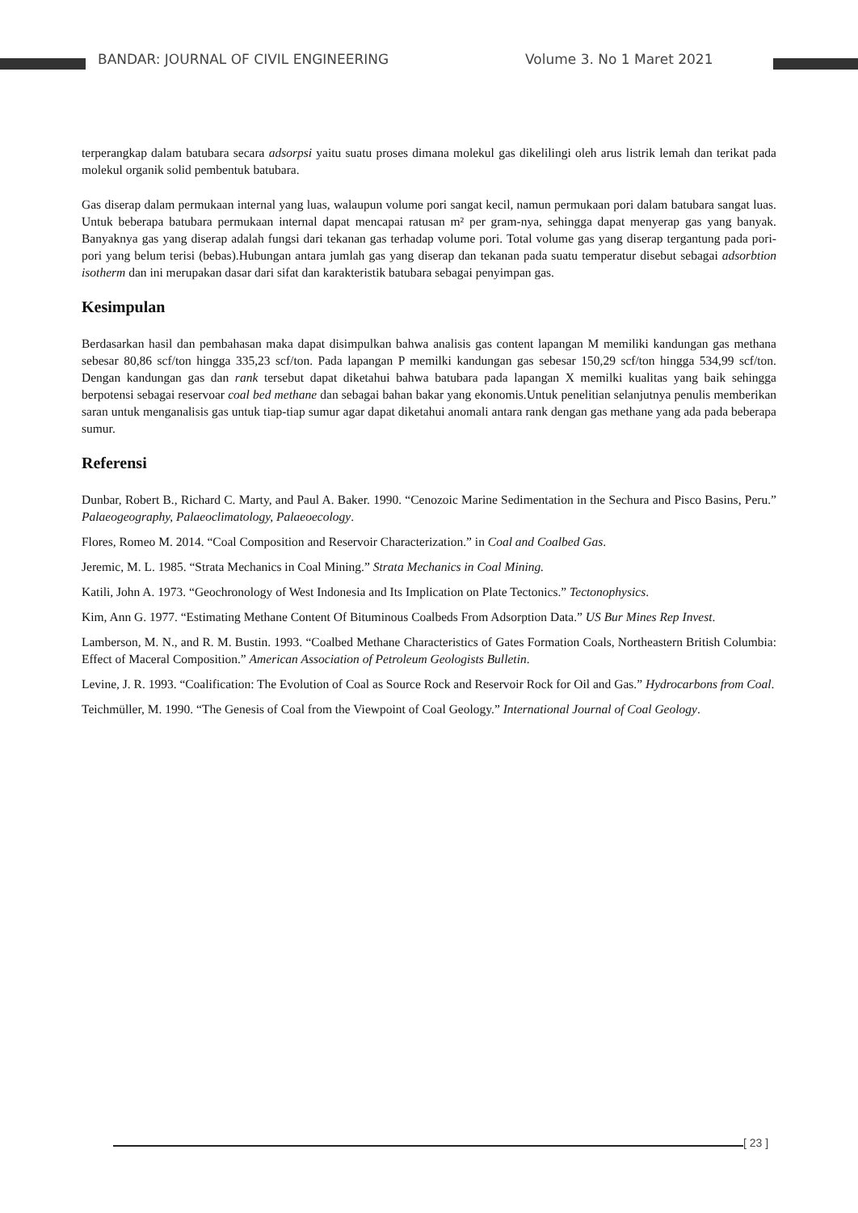BANDAR: JOURNAL OF CIVIL ENGINEERING
Volume 3. No 1 Maret 2021
terperangkap dalam batubara secara adsorpsi yaitu suatu proses dimana molekul gas dikelilingi oleh arus listrik lemah dan terikat pada molekul organik solid pembentuk batubara.
Gas diserap dalam permukaan internal yang luas, walaupun volume pori sangat kecil, namun permukaan pori dalam batubara sangat luas. Untuk beberapa batubara permukaan internal dapat mencapai ratusan m² per gram-nya, sehingga dapat menyerap gas yang banyak. Banyaknya gas yang diserap adalah fungsi dari tekanan gas terhadap volume pori. Total volume gas yang diserap tergantung pada pori- pori yang belum terisi (bebas).Hubungan antara jumlah gas yang diserap dan tekanan pada suatu temperatur disebut sebagai adsorbtion isotherm dan ini merupakan dasar dari sifat dan karakteristik batubara sebagai penyimpan gas.
Kesimpulan
Berdasarkan hasil dan pembahasan maka dapat disimpulkan bahwa analisis gas content lapangan M memiliki kandungan gas methana sebesar 80,86 scf/ton hingga 335,23 scf/ton. Pada lapangan P memilki kandungan gas sebesar 150,29 scf/ton hingga 534,99 scf/ton. Dengan kandungan gas dan rank tersebut dapat diketahui bahwa batubara pada lapangan X memilki kualitas yang baik sehingga berpotensi sebagai reservoar coal bed methane dan sebagai bahan bakar yang ekonomis.Untuk penelitian selanjutnya penulis memberikan saran untuk menganalisis gas untuk tiap-tiap sumur agar dapat diketahui anomali antara rank dengan gas methane yang ada pada beberapa sumur.
Referensi
Dunbar, Robert B., Richard C. Marty, and Paul A. Baker. 1990. “Cenozoic Marine Sedimentation in the Sechura and Pisco Basins, Peru.” Palaeogeography, Palaeoclimatology, Palaeoecology.
Flores, Romeo M. 2014. “Coal Composition and Reservoir Characterization.” in Coal and Coalbed Gas.
Jeremic, M. L. 1985. “Strata Mechanics in Coal Mining.” Strata Mechanics in Coal Mining.
Katili, John A. 1973. “Geochronology of West Indonesia and Its Implication on Plate Tectonics.” Tectonophysics.
Kim, Ann G. 1977. “Estimating Methane Content Of Bituminous Coalbeds From Adsorption Data.” US Bur Mines Rep Invest.
Lamberson, M. N., and R. M. Bustin. 1993. “Coalbed Methane Characteristics of Gates Formation Coals, Northeastern British Columbia: Effect of Maceral Composition.” American Association of Petroleum Geologists Bulletin.
Levine, J. R. 1993. “Coalification: The Evolution of Coal as Source Rock and Reservoir Rock for Oil and Gas.” Hydrocarbons from Coal.
Teichmüller, M. 1990. “The Genesis of Coal from the Viewpoint of Coal Geology.” International Journal of Coal Geology.
[ 23 ]